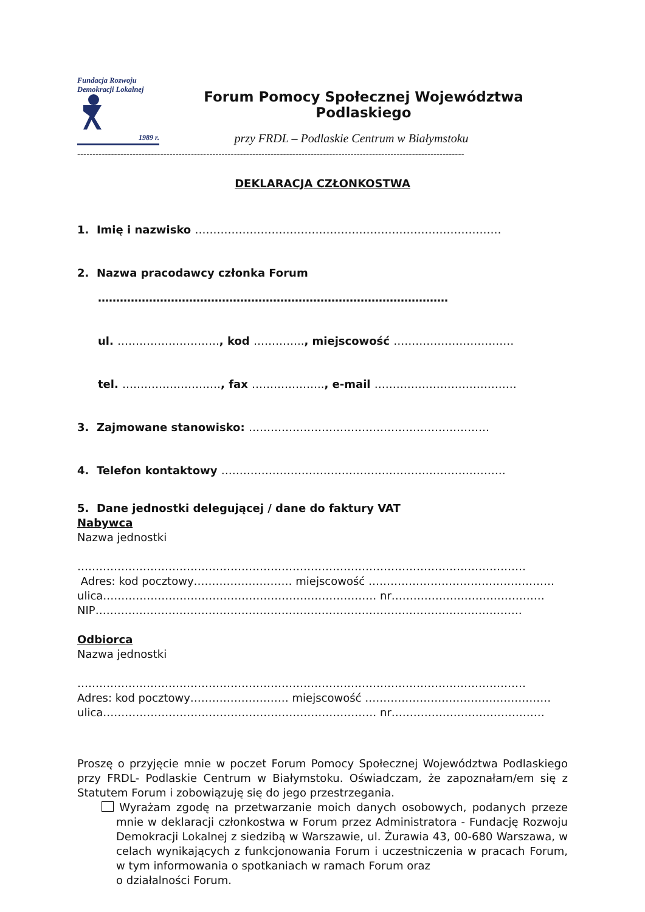Fundacja Rozwoju
Demokracji Lokalnej
1989 r.
Forum Pomocy Społecznej Województwa Podlaskiego
przy FRDL – Podlaskie Centrum w Białymstoku
------------------------------------------------------------------------------------------------------------------------------
DEKLARACJA CZŁONKOSTWA
1. Imię i nazwisko …………………………………………………………………………
2. Nazwa pracodawcy członka Forum
……………………………………………………………………………………
ul. ………………………., kod ………….., miejscowość ……………………………
tel. ………………………, fax ……………….., e-mail …………………………………
3. Zajmowane stanowisko: …………………………………………………………
4. Telefon kontaktowy ……………………………………………………………………
5. Dane jednostki delegującej / dane do faktury VAT
Nabywca
Nazwa jednostki
……………………………………………………………………………………………………………
Adres: kod pocztowy……………………… miejscowość ……………………………………………
ulica………………………………………………………………… nr……………………………………
NIP………………………………………………………………………………………………………
Odbiorca
Nazwa jednostki
……………………………………………………………………………………………………………
Adres: kod pocztowy……………………… miejscowość ……………………………………………
ulica………………………………………………………………… nr……………………………………
Proszę o przyjęcie mnie w poczet Forum Pomocy Społecznej Województwa Podlaskiego przy FRDL- Podlaskie Centrum w Białymstoku. Oświadczam, że zapoznałam/em się z Statutem Forum i zobowiązuję się do jego przestrzegania.
Wyrażam zgodę na przetwarzanie moich danych osobowych, podanych przeze mnie w deklaracji członkostwa w Forum przez Administratora - Fundację Rozwoju Demokracji Lokalnej z siedzibą w Warszawie, ul. Żurawia 43, 00-680 Warszawa, w celach wynikających z funkcjonowania Forum i uczestniczenia w pracach Forum, w tym informowania o spotkaniach w ramach Forum oraz
o działalności Forum.